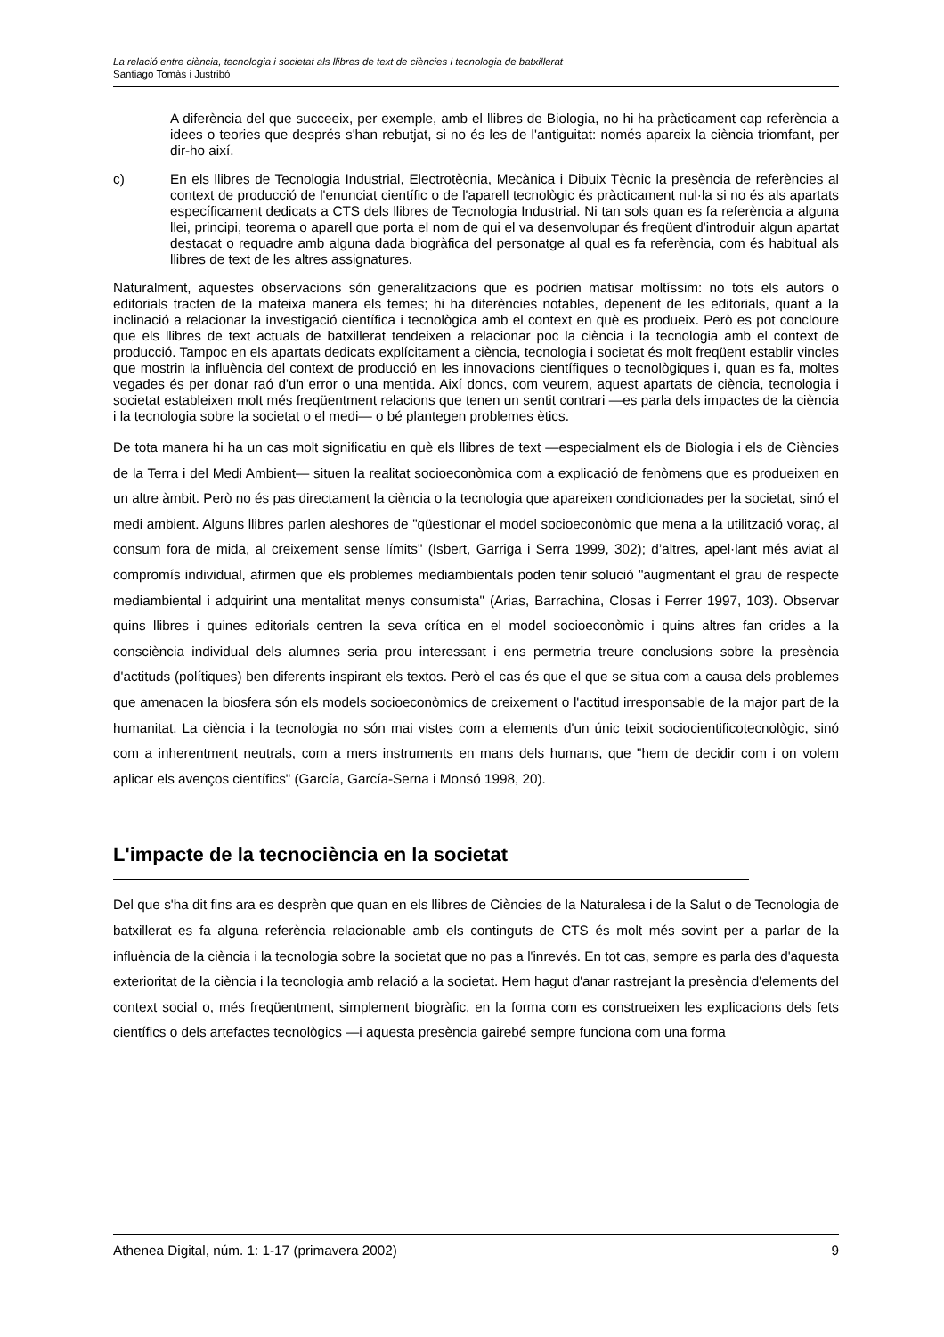La relació entre ciència, tecnologia i societat als llibres de text de ciències i tecnologia de batxillerat
Santiago Tomàs i Justribó
A diferència del que succeeix, per exemple, amb el llibres de Biologia, no hi ha pràcticament cap referència a idees o teories que després s'han rebutjat, si no és les de l'antiguitat: només apareix la ciència triomfant, per dir-ho així.
c)
En els llibres de Tecnologia Industrial, Electrotècnia, Mecànica i Dibuix Tècnic la presència de referències al context de producció de l'enunciat científic o de l'aparell tecnològic és pràcticament nul·la si no és als apartats específicament dedicats a CTS dels llibres de Tecnologia Industrial. Ni tan sols quan es fa referència a alguna llei, principi, teorema o aparell que porta el nom de qui el va desenvolupar és freqüent d'introduir algun apartat destacat o requadre amb alguna dada biogràfica del personatge al qual es fa referència, com és habitual als llibres de text de les altres assignatures.
Naturalment, aquestes observacions són generalitzacions que es podrien matisar moltíssim: no tots els autors o editorials tracten de la mateixa manera els temes; hi ha diferències notables, depenent de les editorials, quant a la inclinació a relacionar la investigació científica i tecnològica amb el context en què es produeix. Però es pot concloure que els llibres de text actuals de batxillerat tendeixen a relacionar poc la ciència i la tecnologia amb el context de producció. Tampoc en els apartats dedicats explícitament a ciència, tecnologia i societat és molt freqüent establir vincles que mostrin la influència del context de producció en les innovacions científiques o tecnològiques i, quan es fa, moltes vegades és per donar raó d'un error o una mentida. Així doncs, com veurem, aquest apartats de ciència, tecnologia i societat estableixen molt més freqüentment relacions que tenen un sentit contrari —es parla dels impactes de la ciència i la tecnologia sobre la societat o el medi— o bé plantegen problemes ètics.
De tota manera hi ha un cas molt significatiu en què els llibres de text —especialment els de Biologia i els de Ciències de la Terra i del Medi Ambient— situen la realitat socioeconòmica com a explicació de fenòmens que es produeixen en un altre àmbit. Però no és pas directament la ciència o la tecnologia que apareixen condicionades per la societat, sinó el medi ambient. Alguns llibres parlen aleshores de "qüestionar el model socioeconòmic que mena a la utilització voraç, al consum fora de mida, al creixement sense límits" (Isbert, Garriga i Serra 1999, 302); d’altres, apel·lant més aviat al compromís individual, afirmen que els problemes mediambientals poden tenir solució "augmentant el grau de respecte mediambiental i adquirint una mentalitat menys consumista" (Arias, Barrachina, Closas i Ferrer 1997, 103). Observar quins llibres i quines editorials centren la seva crítica en el model socioeconòmic i quins altres fan crides a la consciència individual dels alumnes seria prou interessant i ens permetria treure conclusions sobre la presència d'actituds (polítiques) ben diferents inspirant els textos. Però el cas és que el que se situa com a causa dels problemes que amenacen la biosfera són els models socioeconòmics de creixement o l'actitud irresponsable de la major part de la humanitat. La ciència i la tecnologia no són mai vistes com a elements d'un únic teixit sociocientificotecnològic, sinó com a inherentment neutrals, com a mers instruments en mans dels humans, que "hem de decidir com i on volem aplicar els avenços científics" (García, García-Serna i Monsó 1998, 20).
L'impacte de la tecnociència en la societat
Del que s'ha dit fins ara es desprèn que quan en els llibres de Ciències de la Naturalesa i de la Salut o de Tecnologia de batxillerat es fa alguna referència relacionable amb els continguts de CTS és molt més sovint per a parlar de la influència de la ciència i la tecnologia sobre la societat que no pas a l'inrevés. En tot cas, sempre es parla des d'aquesta exterioritat de la ciència i la tecnologia amb relació a la societat. Hem hagut d'anar rastrejant la presència d'elements del context social o, més freqüentment, simplement biogràfic, en la forma com es construeixen les explicacions dels fets científics o dels artefactes tecnològics —i aquesta presència gairebé sempre funciona com una forma
Athenea Digital, núm. 1: 1-17 (primavera 2002) 9